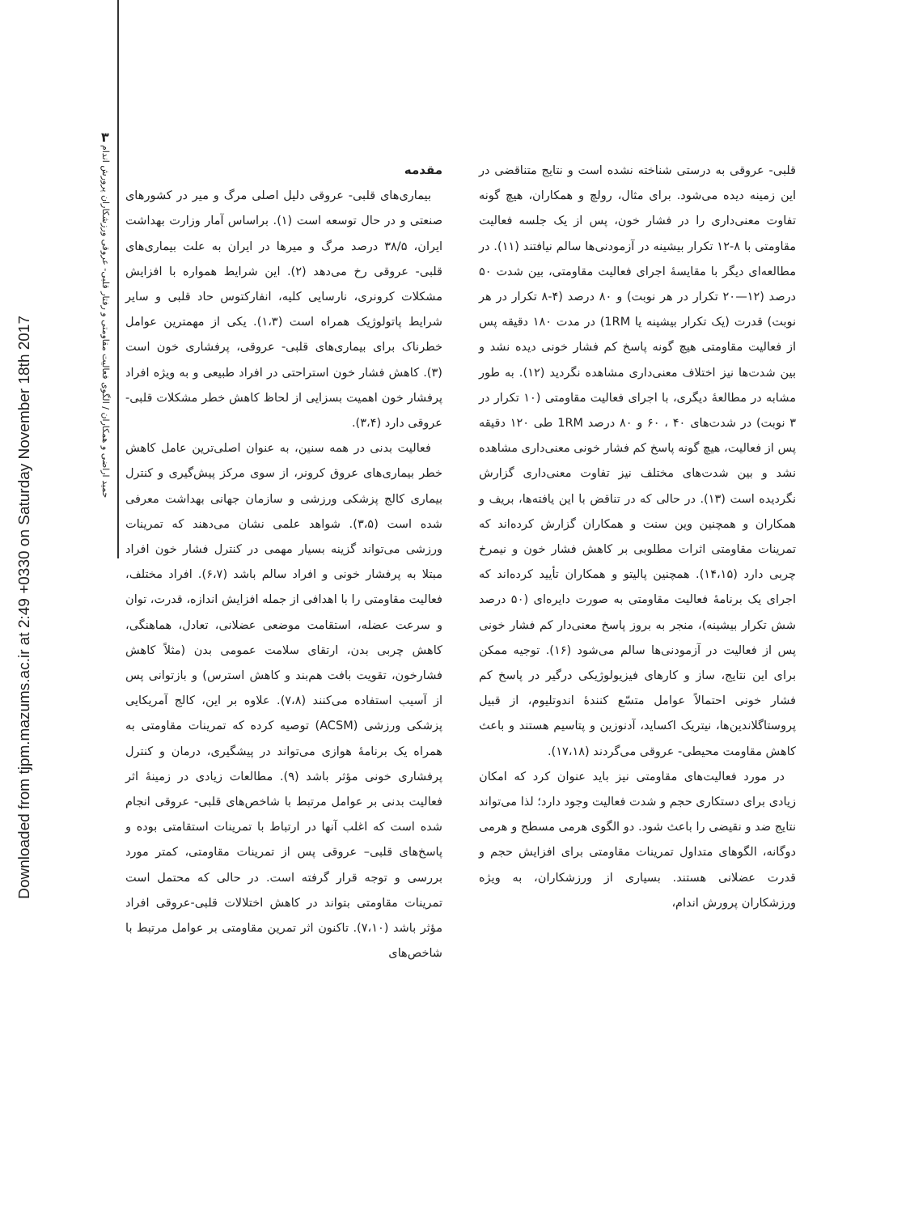Downloaded from tjpm.mazums.ac.ir at 2:49 +0330 on Saturday November 18th 2017
۳
حمید اراضی و همکاران / الگوی فعالیت مقاومتی و رفتار قلبی- عروقی ورزشکاران پرورش اندام
مقدمه
بیماری‌های قلبی- عروقی دلیل اصلی مرگ و میر در کشورهای صنعتی و در حال توسعه است (۱). براساس آمار وزارت بهداشت ایران، ۳۸/۵ درصد مرگ و میرها در ایران به علت بیماری‌های قلبی- عروقی رخ می‌دهد (۲). این شرایط همواره با افزایش مشکلات کرونری، نارسایی کلیه، انفارکتوس حاد قلبی و سایر شرایط پاتولوژیک همراه است (۱،۳). یکی از مهمترین عوامل خطرناک برای بیماری‌های قلبی- عروقی، پرفشاری خون است (۳). کاهش فشار خون استراحتی در افراد طبیعی و به ویژه افراد پرفشار خون اهمیت بسزایی از لحاظ کاهش خطر مشکلات قلبی- عروقی دارد (۳،۴).
فعالیت بدنی در همه سنین، به عنوان اصلی‌ترین عامل کاهش خطر بیماری‌های عروق کرونر، از سوی مرکز پیش‌گیری و کنترل بیماری کالج پزشکی ورزشی و سازمان جهانی بهداشت معرفی شده است (۳،۵). شواهد علمی نشان می‌دهند که تمرینات ورزشی می‌تواند گزینه بسیار مهمی در کنترل فشار خون افراد مبتلا به پرفشار خونی و افراد سالم باشد (۶،۷). افراد مختلف، فعالیت مقاومتی را با اهدافی از جمله افزایش اندازه، قدرت، توان و سرعت عضله، استقامت موضعی عضلانی، تعادل، هماهنگی، کاهش چربی بدن، ارتقای سلامت عمومی بدن (مثلاً کاهش فشارخون، تقویت بافت هم‌بند و کاهش استرس) و بازتوانی پس از آسیب استفاده می‌کنند (۷،۸). علاوه بر این، کالج آمریکایی پزشکی ورزشی (ACSM) توصیه کرده که تمرینات مقاومتی به همراه یک برنامهٔ هوازی می‌تواند در پیشگیری، درمان و کنترل پرفشاری خونی مؤثر باشد (۹). مطالعات زیادی در زمینهٔ اثر فعالیت بدنی بر عوامل مرتبط با شاخص‌های قلبی- عروقی انجام شده است که اغلب آنها در ارتباط با تمرینات استقامتی بوده و پاسخ‌های قلبی– عروقی پس از تمرینات مقاومتی، کمتر مورد بررسی و توجه قرار گرفته است. در حالی که محتمل است تمرینات مقاومتی بتواند در کاهش اختلالات قلبی-عروقی افراد مؤثر باشد (۷،۱۰). تاکنون اثر تمرین مقاومتی بر عوامل مرتبط با شاخص‌های
قلبی- عروقی به درستی شناخته نشده است و نتایج متناقضی در این زمینه دیده می‌شود. برای مثال، رولچ و همکاران، هیچ گونه تفاوت معنی‌داری را در فشار خون، پس از یک جلسه فعالیت مقاومتی با ۸-۱۲ تکرار بیشینه در آزمودنی‌ها سالم نیافتند (۱۱). در مطالعه‌ای دیگر با مقایسهٔ اجرای فعالیت مقاومتی، بین شدت ۵۰ درصد (۱۲—۲۰ تکرار در هر نوبت) و ۸۰ درصد (۴-۸ تکرار در هر نوبت) قدرت (یک تکرار بیشینه یا 1RM) در مدت ۱۸۰ دقیقه پس از فعالیت مقاومتی هیچ گونه پاسخ کم فشار خونی دیده نشد و بین شدت‌ها نیز اختلاف معنی‌داری مشاهده نگردید (۱۲). به طور مشابه در مطالعهٔ دیگری، با اجرای فعالیت مقاومتی (۱۰ تکرار در ۳ نوبت) در شدت‌های ۴۰ ، ۶۰ و ۸۰ درصد 1RM طی ۱۲۰ دقیقه پس از فعالیت، هیچ گونه پاسخ کم فشار خونی معنی‌داری مشاهده نشد و بین شدت‌های مختلف نیز تفاوت معنی‌داری گزارش نگردیده است (۱۳). در حالی که در تناقض با این یافته‌ها، بریف و همکاران و همچنین وین سنت و همکاران گزارش کرده‌اند که تمرینات مقاومتی اثرات مطلوبی بر کاهش فشار خون و نیمرخ چربی دارد (۱۴،۱۵). همچنین پالیتو و همکاران تأیید کرده‌اند که اجرای یک برنامهٔ فعالیت مقاومتی به صورت دایره‌ای (۵۰ درصد شش تکرار بیشینه)، منجر به بروز پاسخ معنی‌دار کم فشار خونی پس از فعالیت در آزمودنی‌ها سالم می‌شود (۱۶). توجیه ممکن برای این نتایج، ساز و کارهای فیزیولوژیکی درگیر در پاسخ کم فشار خونی احتمالاً عوامل متسّع کنندهٔ اندوتلیوم، از قبیل پروستاگلاندین‌ها، نیتریک اکساید، آدنوزین و پتاسیم هستند و باعث کاهش مقاومت محیطی- عروقی می‌گردند (۱۷،۱۸).
در مورد فعالیت‌های مقاومتی نیز باید عنوان کرد که امکان زیادی برای دستکاری حجم و شدت فعالیت وجود دارد؛ لذا می‌تواند نتایج ضد و نقیضی را باعث شود. دو الگوی هرمی مسطح و هرمی دوگانه، الگوهای متداول تمرینات مقاومتی برای افزایش حجم و قدرت عضلانی هستند. بسیاری از ورزشکاران، به ویژه ورزشکاران پرورش اندام،